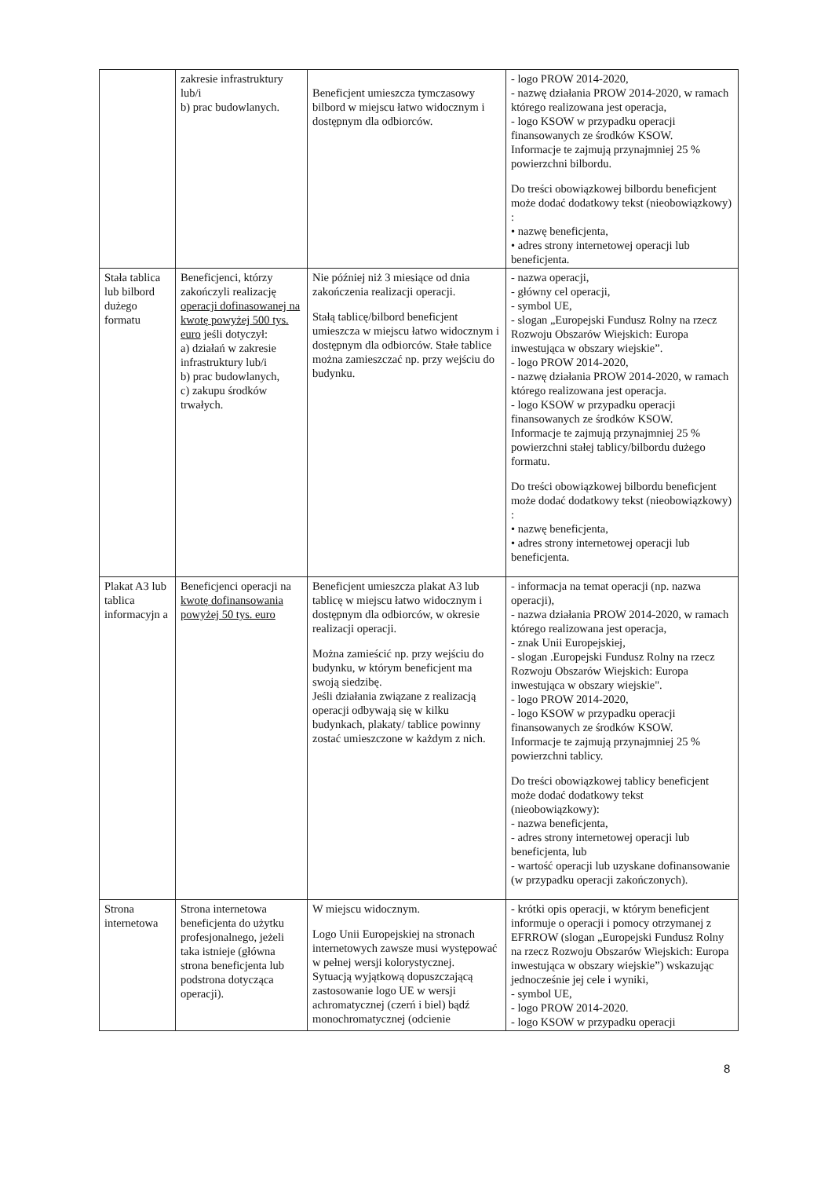| | zakresie infrastruktury lub/i b) prac budowlanych. | Beneficjent umieszcza tymczasowy bilbord w miejscu łatwo widocznym i dostępnym dla odbiorców. | - logo PROW 2014-2020, - nazwę działania PROW 2014-2020, w ramach którego realizowana jest operacja, - logo KSOW w przypadku operacji finansowanych ze środków KSOW. Informacje te zajmują przynajmniej 25 % powierzchni bilbordu. Do treści obowiązkowej bilbordu beneficjent może dodać dodatkowy tekst (nieobowiązkowy) : • nazwę beneficjenta, • adres strony internetowej operacji lub beneficjenta. |
| Stała tablica lub bilbord dużego formatu | Beneficjenci, którzy zakończyli realizację operacji dofinasowanej na kwotę powyżej 500 tys. euro jeśli dotyczył: a) działań w zakresie infrastruktury lub/i b) prac budowlanych, c) zakupu środków trwałych. | Nie później niż 3 miesiące od dnia zakończenia realizacji operacji. Stałą tablicę/bilbord beneficjent umieszcza w miejscu łatwo widocznym i dostępnym dla odbiorców. Stałe tablice można zamieszczać np. przy wejściu do budynku. | - nazwa operacji, - główny cel operacji, - symbol UE, - slogan „Europejski Fundusz Rolny na rzecz Rozwoju Obszarów Wiejskich: Europa inwestująca w obszary wiejskie”. - logo PROW 2014-2020, - nazwę działania PROW 2014-2020, w ramach którego realizowana jest operacja. - logo KSOW w przypadku operacji finansowanych ze środków KSOW. Informacje te zajmują przynajmniej 25 % powierzchni stałej tablicy/bilbordu dużego formatu. Do treści obowiązkowej bilbordu beneficjent może dodać dodatkowy tekst (nieobowiązkowy) : • nazwę beneficjenta, • adres strony internetowej operacji lub beneficjenta. |
| Plakat A3 lub tablica informacyjn a | Beneficjenci operacji na kwotę dofinansowania powyżej 50 tys. euro | Beneficjent umieszcza plakat A3 lub tablicę w miejscu łatwo widocznym i dostępnym dla odbiorców, w okresie realizacji operacji. Można zamieścić np. przy wejściu do budynku, w którym beneficjent ma swoją siedzibę. Jeśli działania związane z realizacją operacji odbywają się w kilku budynkach, plakaty/ tablice powinny zostać umieszczone w każdym z nich. | - informacja na temat operacji (np. nazwa operacji), - nazwa działania PROW 2014-2020, w ramach którego realizowana jest operacja, - znak Unii Europejskiej, - slogan .Europejski Fundusz Rolny na rzecz Rozwoju Obszarów Wiejskich: Europa inwestująca w obszary wiejskie". - logo PROW 2014-2020, - logo KSOW w przypadku operacji finansowanych ze środków KSOW. Informacje te zajmują przynajmniej 25 % powierzchni tablicy. Do treści obowiązkowej tablicy beneficjent może dodać dodatkowy tekst (nieobowiązkowy): - nazwa beneficjenta, - adres strony internetowej operacji lub beneficjenta, lub - wartość operacji lub uzyskane dofinansowanie (w przypadku operacji zakończonych). |
| Strona internetowa | Strona internetowa beneficjenta do użytku profesjonalnego, jeżeli taka istnieje (główna strona beneficjenta lub podstrona dotycząca operacji). | W miejscu widocznym. Logo Unii Europejskiej na stronach internetowych zawsze musi występować w pełnej wersji kolorystycznej. Sytuacją wyjątkową dopuszczającą zastosowanie logo UE w wersji achromatycznej (czerń i biel) bądź monochromatycznej (odcienie | - krótki opis operacji, w którym beneficjent informuje o operacji i pomocy otrzymanej z EFRROW (slogan „Europejski Fundusz Rolny na rzecz Rozwoju Obszarów Wiejskich: Europa inwestująca w obszary wiejskie”) wskazując jednocześnie jej cele i wyniki, - symbol UE, - logo PROW 2014-2020. - logo KSOW w przypadku operacji |
8